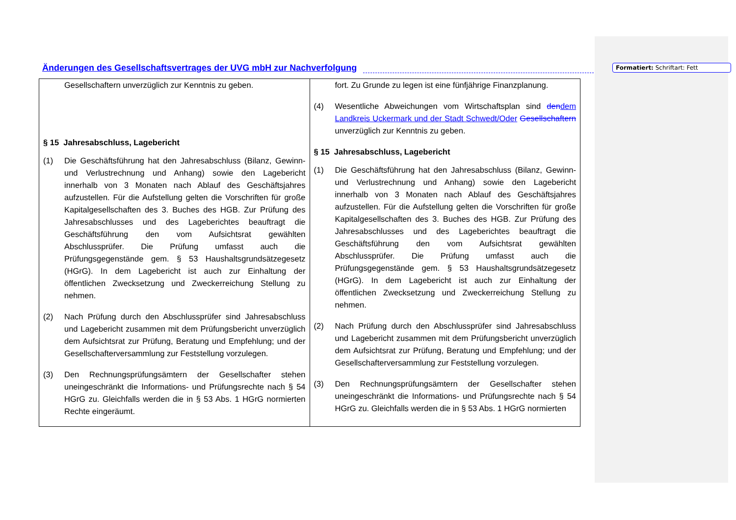Änderungen des Gesellschaftsvertrages der UVG mbH zur Nachverfolgung
Formatiert: Schriftart: Fett
| Gesellschaftern unverzüglich zur Kenntnis zu geben. § 15 Jahresabschluss, Lagebericht (1) Die Geschäftsführung hat den Jahresabschluss (Bilanz, Gewinn- und Verlustrechnung und Anhang) sowie den Lagebericht innerhalb von 3 Monaten nach Ablauf des Geschäftsjahres aufzustellen. Für die Aufstellung gelten die Vorschriften für große Kapitalgesellschaften des 3. Buches des HGB. Zur Prüfung des Jahresabschlusses und des Lageberichtes beauftragt die Geschäftsführung den vom Aufsichtsrat gewählten Abschlussprüfer. Die Prüfung umfasst auch die Prüfungsgegenstände gem. § 53 Haushaltsgrundsätzegesetz (HGrG). In dem Lagebericht ist auch zur Einhaltung der öffentlichen Zwecksetzung und Zweckerreichung Stellung zu nehmen. (2) Nach Prüfung durch den Abschlussprüfer sind Jahresabschluss und Lagebericht zusammen mit dem Prüfungsbericht unverzüglich dem Aufsichtsrat zur Prüfung, Beratung und Empfehlung; und der Gesellschafterversammlung zur Feststellung vorzulegen. (3) Den Rechnungsprüfungsämtern der Gesellschafter stehen uneingeschränkt die Informations- und Prüfungsrechte nach § 54 HGrG zu. Gleichfalls werden die in § 53 Abs. 1 HGrG normierten Rechte eingeräumt. | fort. Zu Grunde zu legen ist eine fünfjährige Finanzplanung. (4) Wesentliche Abweichungen vom Wirtschaftsplan sind den dem Landkreis Uckermark und der Stadt Schwedt/Oder Gesellschaftern unverzüglich zur Kenntnis zu geben. § 15 Jahresabschluss, Lagebericht (1) Die Geschäftsführung hat den Jahresabschluss (Bilanz, Gewinn- und Verlustrechnung und Anhang) sowie den Lagebericht innerhalb von 3 Monaten nach Ablauf des Geschäftsjahres aufzustellen. Für die Aufstellung gelten die Vorschriften für große Kapitalgesellschaften des 3. Buches des HGB. Zur Prüfung des Jahresabschlusses und des Lageberichtes beauftragt die Geschäftsführung den vom Aufsichtsrat gewählten Abschlussprüfer. Die Prüfung umfasst auch die Prüfungsgegenstände gem. § 53 Haushaltsgrundsätzegesetz (HGrG). In dem Lagebericht ist auch zur Einhaltung der öffentlichen Zwecksetzung und Zweckerreichung Stellung zu nehmen. (2) Nach Prüfung durch den Abschlussprüfer sind Jahresabschluss und Lagebericht zusammen mit dem Prüfungsbericht unverzüglich dem Aufsichtsrat zur Prüfung, Beratung und Empfehlung; und der Gesellschafterversammlung zur Feststellung vorzulegen. (3) Den Rechnungsprüfungsämtern der Gesellschafter stehen uneingeschränkt die Informations- und Prüfungsrechte nach § 54 HGrG zu. Gleichfalls werden die in § 53 Abs. 1 HGrG normierten |